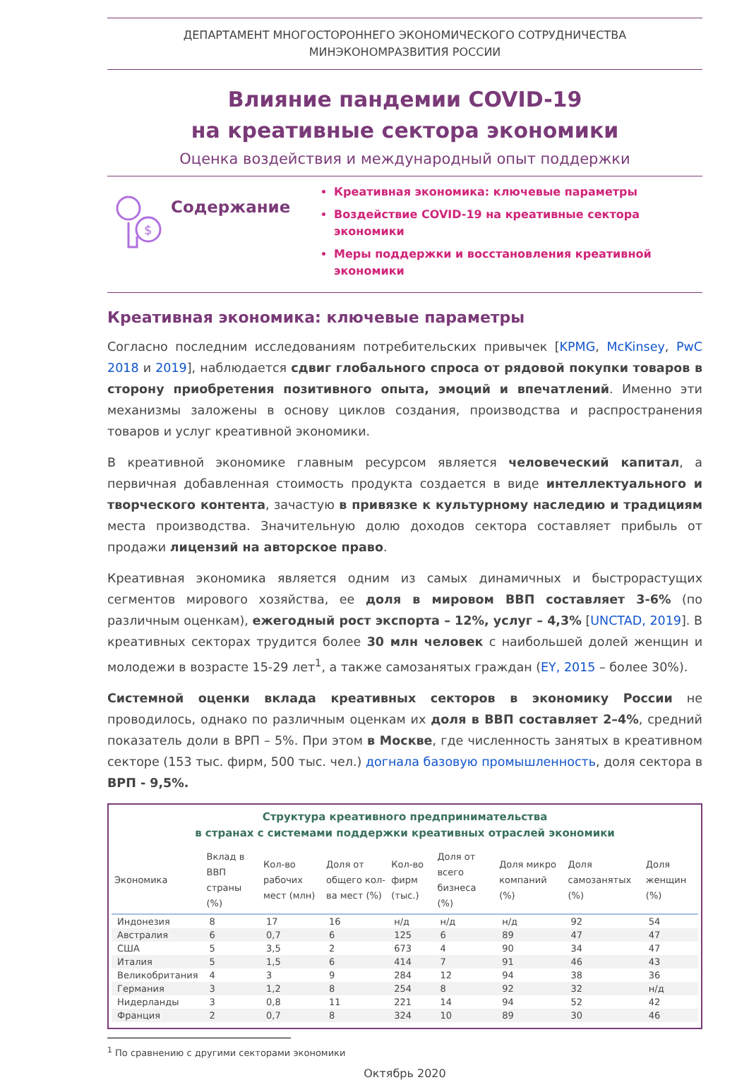ДЕПАРТАМЕНТ МНОГОСТОРОННЕГО ЭКОНОМИЧЕСКОГО СОТРУДНИЧЕСТВА
МИНЭКОНОМРАЗВИТИЯ РОССИИ
Влияние пандемии COVID-19
на креативные сектора экономики
Оценка воздействия и международный опыт поддержки
$
Содержание
Креативная экономика: ключевые параметры
Воздействие COVID-19 на креативные сектора экономики
Меры поддержки и восстановления креативной экономики
Креативная экономика: ключевые параметры
Согласно последним исследованиям потребительских привычек [KPMG, McKinsey, PwC 2018 и 2019], наблюдается сдвиг глобального спроса от рядовой покупки товаров в сторону приобретения позитивного опыта, эмоций и впечатлений. Именно эти механизмы заложены в основу циклов создания, производства и распространения товаров и услуг креативной экономики.
В креативной экономике главным ресурсом является человеческий капитал, а первичная добавленная стоимость продукта создается в виде интеллектуального и творческого контента, зачастую в привязке к культурному наследию и традициям места производства. Значительную долю доходов сектора составляет прибыль от продажи лицензий на авторское право.
Креативная экономика является одним из самых динамичных и быстрорастущих сегментов мирового хозяйства, ее доля в мировом ВВП составляет 3-6% (по различным оценкам), ежегодный рост экспорта – 12%, услуг – 4,3% [UNCTAD, 2019]. В креативных секторах трудится более 30 млн человек с наибольшей долей женщин и молодежи в возрасте 15-29 лет<sup>1</sup>, а также самозанятых граждан (EY, 2015 – более 30%).
Системной оценки вклада креативных секторов в экономику России не проводилось, однако по различным оценкам их доля в ВВП составляет 2–4%, средний показатель доли в ВРП – 5%. При этом в Москве, где численность занятых в креативном секторе (153 тыс. фирм, 500 тыс. чел.) догнала базовую промышленность, доля сектора в ВРП - 9,5%.
Структура креативного предпринимательства
в странах с системами поддержки креативных отраслей экономики
| Экономика | Вклад в ВВП страны (%) | Кол-во рабочих мест (млн) | Доля от общего кол-ва мест (%) | Кол-во фирм (тыс.) | Доля от всего бизнеса (%) | Доля микро компаний (%) | Доля самозанятых (%) | Доля женщин (%) |
| --- | --- | --- | --- | --- | --- | --- | --- | --- |
| Индонезия | 8 | 17 | 16 | н/д | н/д | н/д | 92 | 54 |
| Австралия | 6 | 0,7 | 6 | 125 | 6 | 89 | 47 | 47 |
| США | 5 | 3,5 | 2 | 673 | 4 | 90 | 34 | 47 |
| Италия | 5 | 1,5 | 6 | 414 | 7 | 91 | 46 | 43 |
| Великобритания | 4 | 3 | 9 | 284 | 12 | 94 | 38 | 36 |
| Германия | 3 | 1,2 | 8 | 254 | 8 | 92 | 32 | н/д |
| Нидерланды | 3 | 0,8 | 11 | 221 | 14 | 94 | 52 | 42 |
| Франция | 2 | 0,7 | 8 | 324 | 10 | 89 | 30 | 46 |
<sup>1</sup> По сравнению с другими секторами экономики
Октябрь 2020